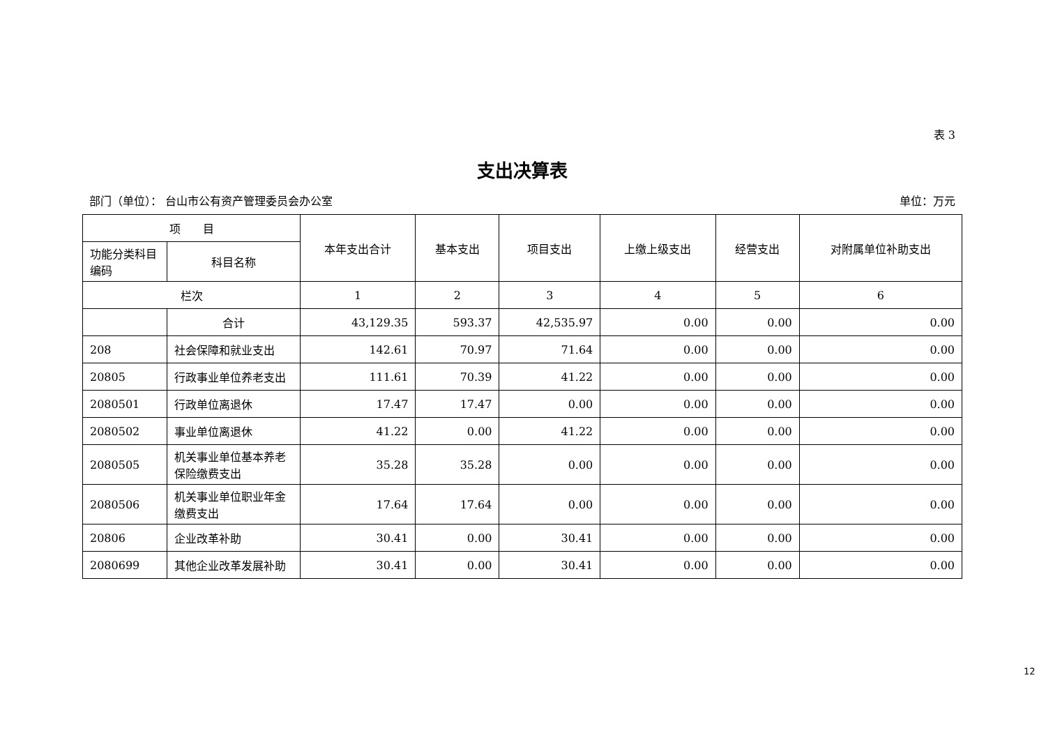表 3
支出决算表
部门（单位）： 台山市公有资产管理委员会办公室 单位：万元
| 项 目 | | 本年支出合计 | 基本支出 | 项目支出 | 上缴上级支出 | 经营支出 | 对附属单位补助支出 |
| --- | --- | --- | --- | --- | --- | --- | --- |
| 功能分类科目编码 | 科目名称 | | | | | | |
| 栏次 | | 1 | 2 | 3 | 4 | 5 | 6 |
| | 合计 | 43,129.35 | 593.37 | 42,535.97 | 0.00 | 0.00 | 0.00 |
| 208 | 社会保障和就业支出 | 142.61 | 70.97 | 71.64 | 0.00 | 0.00 | 0.00 |
| 20805 | 行政事业单位养老支出 | 111.61 | 70.39 | 41.22 | 0.00 | 0.00 | 0.00 |
| 2080501 | 行政单位离退休 | 17.47 | 17.47 | 0.00 | 0.00 | 0.00 | 0.00 |
| 2080502 | 事业单位离退休 | 41.22 | 0.00 | 41.22 | 0.00 | 0.00 | 0.00 |
| 2080505 | 机关事业单位基本养老保险缴费支出 | 35.28 | 35.28 | 0.00 | 0.00 | 0.00 | 0.00 |
| 2080506 | 机关事业单位职业年金缴费支出 | 17.64 | 17.64 | 0.00 | 0.00 | 0.00 | 0.00 |
| 20806 | 企业改革补助 | 30.41 | 0.00 | 30.41 | 0.00 | 0.00 | 0.00 |
| 2080699 | 其他企业改革发展补助 | 30.41 | 0.00 | 30.41 | 0.00 | 0.00 | 0.00 |
12